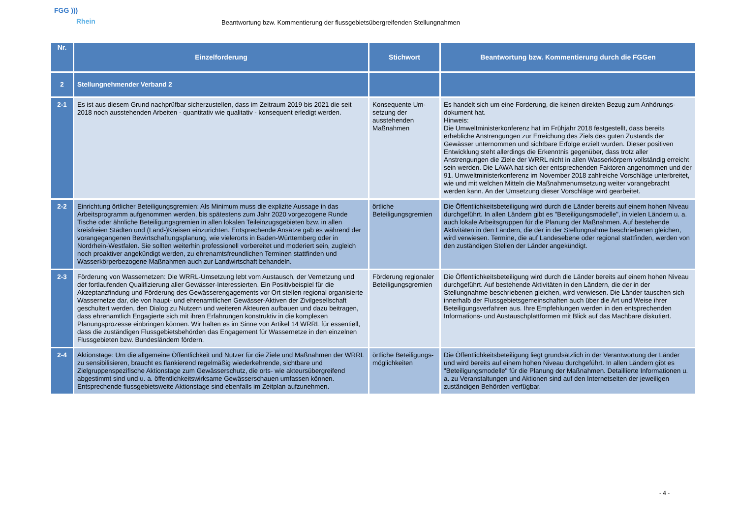FGG )))
Rhein
Beantwortung bzw. Kommentierung der flussgebietsübergreifenden Stellungnahmen
| Nr. | Einzelforderung | Stichwort | Beantwortung bzw. Kommentierung durch die FGGen |
| --- | --- | --- | --- |
| 2 | Stellungnehmender Verband 2 | | |
| 2-1 | Es ist aus diesem Grund nachprüfbar sicherzustellen, dass im Zeitraum 2019 bis 2021 die seit 2018 noch ausstehenden Arbeiten - quantitativ wie qualitativ - konsequent erledigt werden. | Konsequente Um-setzung der ausstehenden Maßnahmen | Es handelt sich um eine Forderung, die keinen direkten Bezug zum Anhörungs-dokument hat. Hinweis: Die Umweltministerkonferenz hat im Frühjahr 2018 festgestellt, dass bereits erhebliche Anstrengungen zur Erreichung des Ziels des guten Zustands der Gewässer unternommen und sichtbare Erfolge erzielt wurden. Dieser positiven Entwicklung steht allerdings die Erkenntnis gegenüber, dass trotz aller Anstrengungen die Ziele der WRRL nicht in allen Wasserkörpern vollständig erreicht sein werden. Die LAWA hat sich der entsprechenden Faktoren angenommen und der 91. Umweltministerkonferenz im November 2018 zahlreiche Vorschläge unterbreitet, wie und mit welchen Mitteln die Maßnahmenumsetzung weiter vorangebracht werden kann. An der Umsetzung dieser Vorschläge wird gearbeitet. |
| 2-2 | Einrichtung örtlicher Beteiligungsgremien: Als Minimum muss die explizite Aussage in das Arbeitsprogramm aufgenommen werden, bis spätestens zum Jahr 2020 vorgezogene Runde Tische oder ähnliche Beteiligungsgremien in allen lokalen Teileinzugsgebieten bzw. in allen kreisfreien Städten und (Land-)Kreisen einzurichten. Entsprechende Ansätze gab es während der vorangegangenen Bewirtschaftungsplanung, wie vielerorts in Baden-Württemberg oder in Nordrhein-Westfalen. Sie sollten weiterhin professionell vorbereitet und moderiert sein, zugleich noch proaktiver angekündigt werden, zu ehrenamtsfreundlichen Terminen stattfinden und Wasserkörperbezogene Maßnahmen auch zur Landwirtschaft behandeln. | örtliche Beteiligungsgremien | Die Öffentlichkeitsbeteiligung wird durch die Länder bereits auf einem hohen Niveau durchgeführt. In allen Ländern gibt es "Beteiligungsmodelle", in vielen Ländern u. a. auch lokale Arbeitsgruppen für die Planung der Maßnahmen. Auf bestehende Aktivitäten in den Ländern, die der in der Stellungnahme beschriebenen gleichen, wird verwiesen. Termine, die auf Landesebene oder regional stattfinden, werden von den zuständigen Stellen der Länder angekündigt. |
| 2-3 | Förderung von Wassernetzen: Die WRRL-Umsetzung lebt vom Austausch, der Vernetzung und der fortlaufenden Qualifizierung aller Gewässer-Interessierten. Ein Positivbeispiel für die Akzeptanzfindung und Förderung des Gewässerengagements vor Ort stellen regional organisierte Wassernetze dar, die von haupt- und ehrenamtlichen Gewässer-Aktiven der Zivilgesellschaft geschultert werden, den Dialog zu Nutzern und weiteren Akteuren aufbauen und dazu beitragen, dass ehrenamtlich Engagierte sich mit ihren Erfahrungen konstruktiv in die komplexen Planungsprozesse einbringen können. Wir halten es im Sinne von Artikel 14 WRRL für essentiell, dass die zuständigen Flussgebietsbehörden das Engagement für Wassernetze in den einzelnen Flussgebieten bzw. Bundesländern fördern. | Förderung regionaler Beteiligungsgremien | Die Öffentlichkeitsbeteiligung wird durch die Länder bereits auf einem hohen Niveau durchgeführt. Auf bestehende Aktivitäten in den Ländern, die der in der Stellungnahme beschriebenen gleichen, wird verwiesen. Die Länder tauschen sich innerhalb der Flussgebietsgemeinschaften auch über die Art und Weise ihrer Beteiligungsverfahren aus. Ihre Empfehlungen werden in den entsprechenden Informations- und Austauschplattformen mit Blick auf das Machbare diskutiert. |
| 2-4 | Aktionstage: Um die allgemeine Öffentlichkeit und Nutzer für die Ziele und Maßnahmen der WRRL zu sensibilisieren, braucht es flankierend regelmäßig wiederkehrende, sichtbare und Zielgruppenspezifische Aktionstage zum Gewässerschutz, die orts- wie akteursübergreifend abgestimmt sind und u. a. öffentlichkeitswirksame Gewässerschauen umfassen können. Entsprechende flussgebietsweite Aktionstage sind ebenfalls im Zeitplan aufzunehmen. | örtliche Beteiligungs-möglichkeiten | Die Öffentlichkeitsbeteiligung liegt grundsätzlich in der Verantwortung der Länder und wird bereits auf einem hohen Niveau durchgeführt. In allen Ländern gibt es "Beteiligungsmodelle" für die Planung der Maßnahmen. Detaillierte Informationen u. a. zu Veranstaltungen und Aktionen sind auf den Internetseiten der jeweiligen zuständigen Behörden verfügbar. |
- 4 -